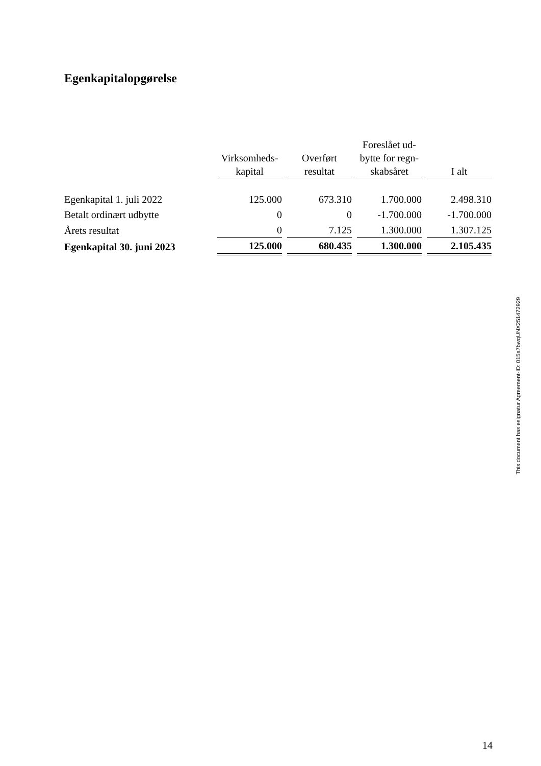Egenkapitalopgørelse
| | Virksomheds- kapital | Overført resultat | Foreslået ud- bytte for regn- skabsåret | I alt |
| --- | --- | --- | --- | --- |
| Egenkapital 1. juli 2022 | 125.000 | 673.310 | 1.700.000 | 2.498.310 |
| Betalt ordinært udbytte | 0 | 0 | -1.700.000 | -1.700.000 |
| Årets resultat | 0 | 7.125 | 1.300.000 | 1.307.125 |
| Egenkapital 30. juni 2023 | 125.000 | 680.435 | 1.300.000 | 2.105.435 |
This document has esignatur Agreement-ID: 015a7bwqUNX251472929
14